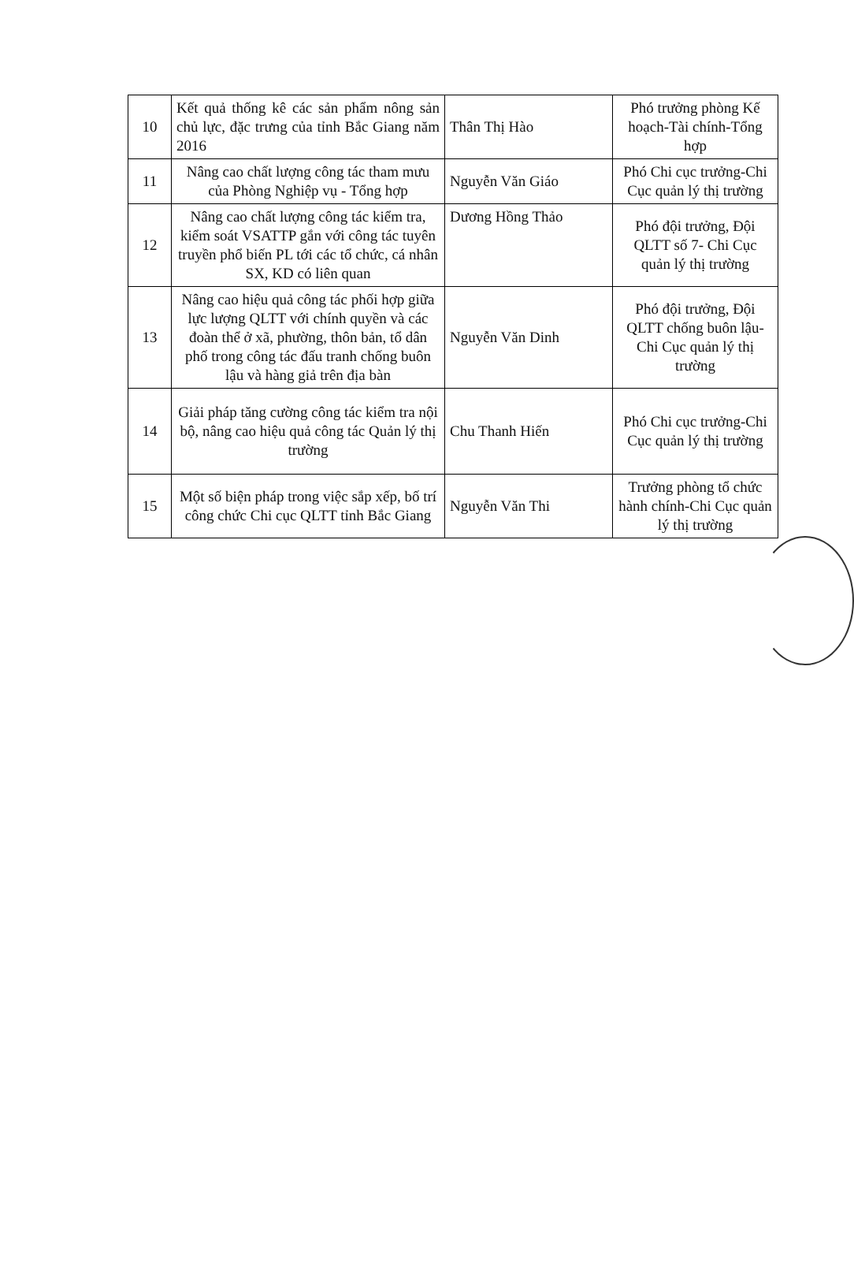| 10 | Kết quả thống kê các sản phẩm nông sản chủ lực, đặc trưng của tỉnh Bắc Giang năm 2016 | Thân Thị Hào | Phó trưởng phòng Kế hoạch-Tài chính-Tổng hợp |
| 11 | Nâng cao chất lượng công tác tham mưu của Phòng Nghiệp vụ - Tổng hợp | Nguyễn Văn Giáo | Phó Chi cục trưởng-Chi Cục quản lý thị trường |
| 12 | Nâng cao chất lượng công tác kiểm tra, kiểm soát VSATTP gắn với công tác tuyên truyền phổ biến PL tới các tổ chức, cá nhân SX, KD có liên quan | Dương Hồng Thảo | Phó đội trưởng, Đội QLTT số 7- Chi Cục quản lý thị trường |
| 13 | Nâng cao hiệu quả công tác phối hợp giữa lực lượng QLTT với chính quyền và các đoàn thể ở xã, phường, thôn bản, tổ dân phố trong công tác đấu tranh chống buôn lậu và hàng giả trên địa bàn | Nguyễn Văn Dinh | Phó đội trưởng, Đội QLTT chống buôn lậu- Chi Cục quản lý thị trường |
| 14 | Giải pháp tăng cường công tác kiểm tra nội bộ, nâng cao hiệu quả công tác Quản lý thị trường | Chu Thanh Hiến | Phó Chi cục trưởng-Chi Cục quản lý thị trường |
| 15 | Một số biện pháp trong việc sắp xếp, bố trí công chức Chi cục QLTT tỉnh Bắc Giang | Nguyễn Văn Thi | Trưởng phòng tổ chức hành chính-Chi Cục quản lý thị trường |